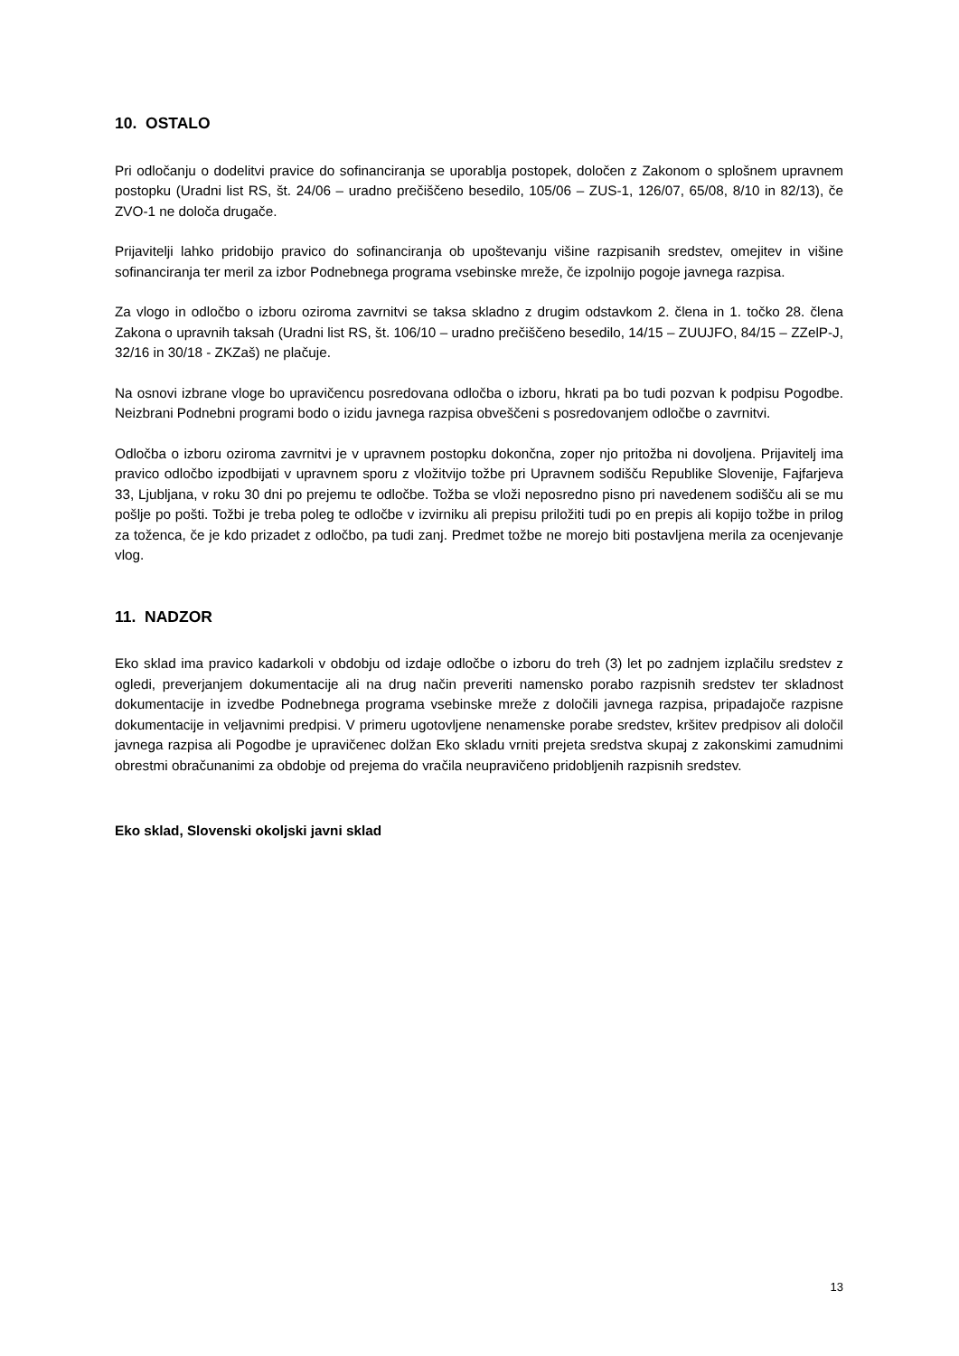10. OSTALO
Pri odločanju o dodelitvi pravice do sofinanciranja se uporablja postopek, določen z Zakonom o splošnem upravnem postopku (Uradni list RS, št. 24/06 – uradno prečiščeno besedilo, 105/06 – ZUS-1, 126/07, 65/08, 8/10 in 82/13), če ZVO-1 ne določa drugače.
Prijavitelji lahko pridobijo pravico do sofinanciranja ob upoštevanju višine razpisanih sredstev, omejitev in višine sofinanciranja ter meril za izbor Podnebnega programa vsebinske mreže, če izpolnijo pogoje javnega razpisa.
Za vlogo in odločbo o izboru oziroma zavrnitvi se taksa skladno z drugim odstavkom 2. člena in 1. točko 28. člena Zakona o upravnih taksah (Uradni list RS, št. 106/10 – uradno prečiščeno besedilo, 14/15 – ZUUJFO, 84/15 – ZZelP-J, 32/16 in 30/18 - ZKZaš) ne plačuje.
Na osnovi izbrane vloge bo upravičencu posredovana odločba o izboru, hkrati pa bo tudi pozvan k podpisu Pogodbe. Neizbrani Podnebni programi bodo o izidu javnega razpisa obveščeni s posredovanjem odločbe o zavrnitvi.
Odločba o izboru oziroma zavrnitvi je v upravnem postopku dokončna, zoper njo pritožba ni dovoljena. Prijavitelj ima pravico odločbo izpodbijati v upravnem sporu z vložitvijo tožbe pri Upravnem sodišču Republike Slovenije, Fajfarjeva 33, Ljubljana, v roku 30 dni po prejemu te odločbe. Tožba se vloži neposredno pisno pri navedenem sodišču ali se mu pošlje po pošti. Tožbi je treba poleg te odločbe v izvirniku ali prepisu priložiti tudi po en prepis ali kopijo tožbe in prilog za toženca, če je kdo prizadet z odločbo, pa tudi zanj. Predmet tožbe ne morejo biti postavljena merila za ocenjevanje vlog.
11. NADZOR
Eko sklad ima pravico kadarkoli v obdobju od izdaje odločbe o izboru do treh (3) let po zadnjem izplačilu sredstev z ogledi, preverjanjem dokumentacije ali na drug način preveriti namensko porabo razpisnih sredstev ter skladnost dokumentacije in izvedbe Podnebnega programa vsebinske mreže z določili javnega razpisa, pripadajoče razpisne dokumentacije in veljavnimi predpisi. V primeru ugotovljene nenamenske porabe sredstev, kršitev predpisov ali določil javnega razpisa ali Pogodbe je upravičenec dolžan Eko skladu vrniti prejeta sredstva skupaj z zakonskimi zamudnimi obrestmi obračunanimi za obdobje od prejema do vračila neupravičeno pridobljenih razpisnih sredstev.
Eko sklad, Slovenski okoljski javni sklad
13